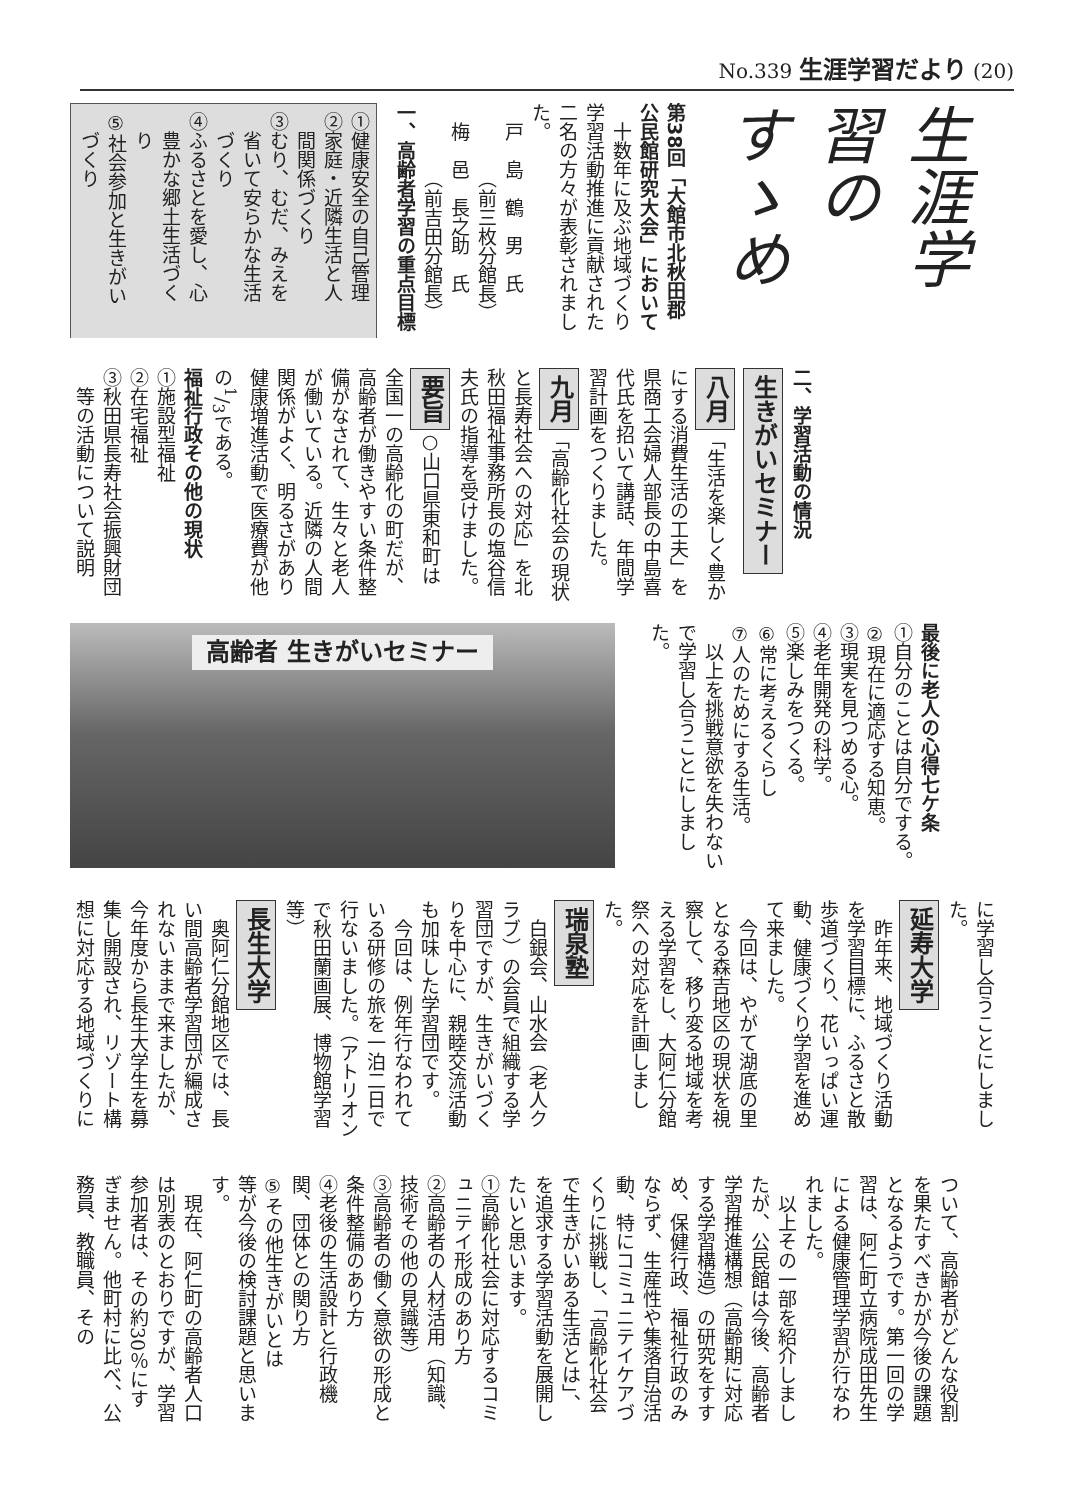No.339 生涯学習だより (20)
生涯学習のすゝめ
第38回「大館市北秋田郡
公民館研究大会」において
十数年に及ぶ地域づくり学習活動推進に貢献された二名の方々が表彰されました。
　戸　島　鶴　男　氏
　　　　（前三枚分館長）
　梅　邑　長之助　氏
　　　　（前吉田分館長）
一、高齢者学習の重点目標
①健康安全の自己管理
②家庭・近隣生活と人
　間関係づくり
③むり、むだ、みえを
　省いて安らかな生活
　づくり
④ふるさとを愛し、心
　豊かな郷土生活づく
　り
⑤社会参加と生きがい
　づくり
二、学習活動の情況
生きがいセミナー
八月 「生活を楽しく豊かにする消費生活の工夫」を県商工会婦人部長の中島喜代氏を招いて講話、年間学習計画をつくりました。
九月 「高齢化社会の現状と長寿社会への対応」を北秋田福祉事務所長の塩谷信夫氏の指導を受けました。
要旨 ○山口県東和町は全国一の高齢化の町だが、高齢者が働きやすい条件整備がなされて、生々と老人が働いている。近隣の人間関係がよく、明るさがあり健康増進活動で医療費が他の1/3である。
福祉行政その他の現状
①施設型福祉
②在宅福祉
③秋田県長寿社会振興財団
　等の活動について説明
最後に老人の心得七ケ条
①自分のことは自分でする。
②現在に適応する知恵。
③現実を見つめる心。
④老年開発の科学。
⑤楽しみをつくる。
⑥常に考えるくらし
⑦人のためにする生活。
以上を挑戦意欲を失わないで学習し合うことにしました。
高齢者 生きがいセミナー
に学習し合うことにしました。
延寿大学
昨年来、地域づくり活動を学習目標に、ふるさと散歩道づくり、花いっぱい運動、健康づくり学習を進めて来ました。
今回は、やがて湖底の里となる森吉地区の現状を視察して、移り変る地域を考える学習をし、大阿仁分館祭への対応を計画しました。
瑞泉塾
白銀会、山水会（老人クラブ）の会員で組織する学習団ですが、生きがいづくりを中心に、親睦交流活動も加味した学習団です。
今回は、例年行なわれている研修の旅を一泊二日で行ないました。（アトリオンで秋田蘭画展、博物館学習等）
長生大学
奥阿仁分館地区では、長い間高齢者学習団が編成されないままで来ましたが、今年度から長生大学生を募集し開設され、リゾート構想に対応する地域づくりに
ついて、高齢者がどんな役割を果たすべきかが今後の課題となるようです。第一回の学習は、阿仁町立病院成田先生による健康管理学習が行なわれました。
以上その一部を紹介しましたが、公民館は今後、高齢者学習推進構想（高齢期に対応する学習構造）の研究をすすめ、保健行政、福祉行政のみならず、生産性や集落自治活動、特にコミュニテイケアづくりに挑戦し、「高齢化社会で生きがいある生活とは」、を追求する学習活動を展開したいと思います。
①高齢化社会に対応するコミュニテイ形成のあり方
②高齢者の人材活用（知識、技術その他の見識等）
③高齢者の働く意欲の形成と条件整備のあり方
④老後の生活設計と行政機関、団体との関り方
⑤その他生きがいとは
等が今後の検討課題と思います。
現在、阿仁町の高齢者人口は別表のとおりですが、学習参加者は、その約30％にすぎません。他町村に比べ、公務員、教職員、その